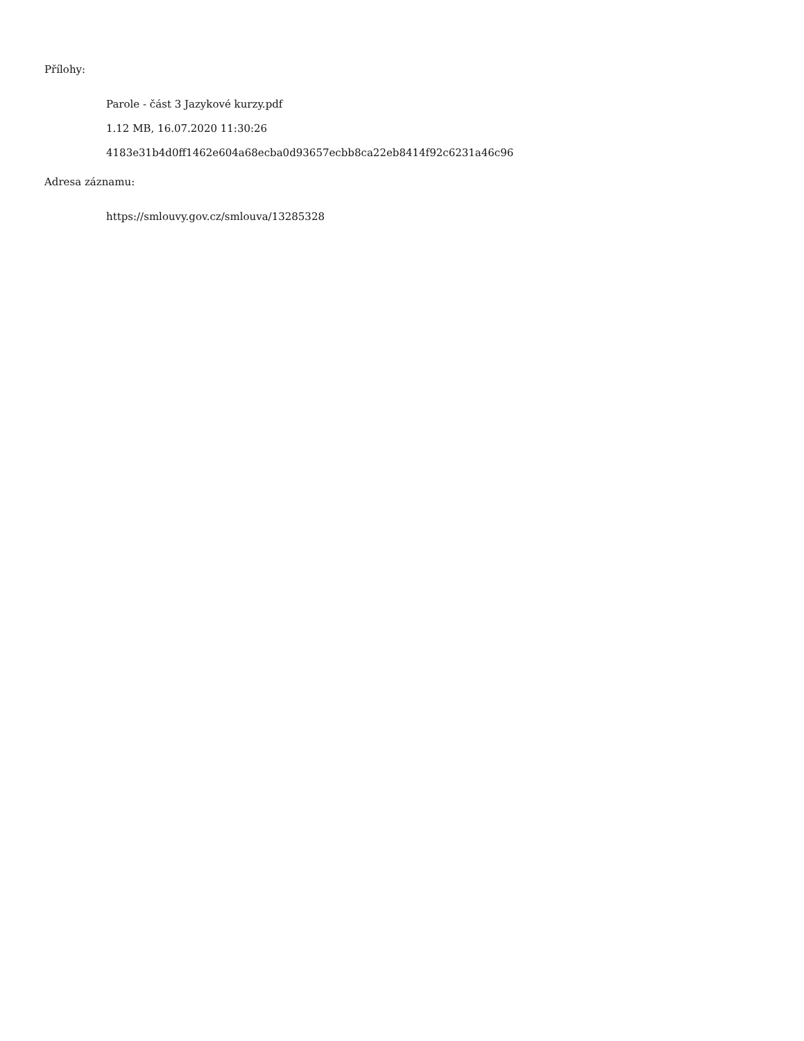Přílohy:
Parole - část 3 Jazykové kurzy.pdf
1.12 MB, 16.07.2020 11:30:26
4183e31b4d0ff1462e604a68ecba0d93657ecbb8ca22eb8414f92c6231a46c96
Adresa záznamu:
https://smlouvy.gov.cz/smlouva/13285328